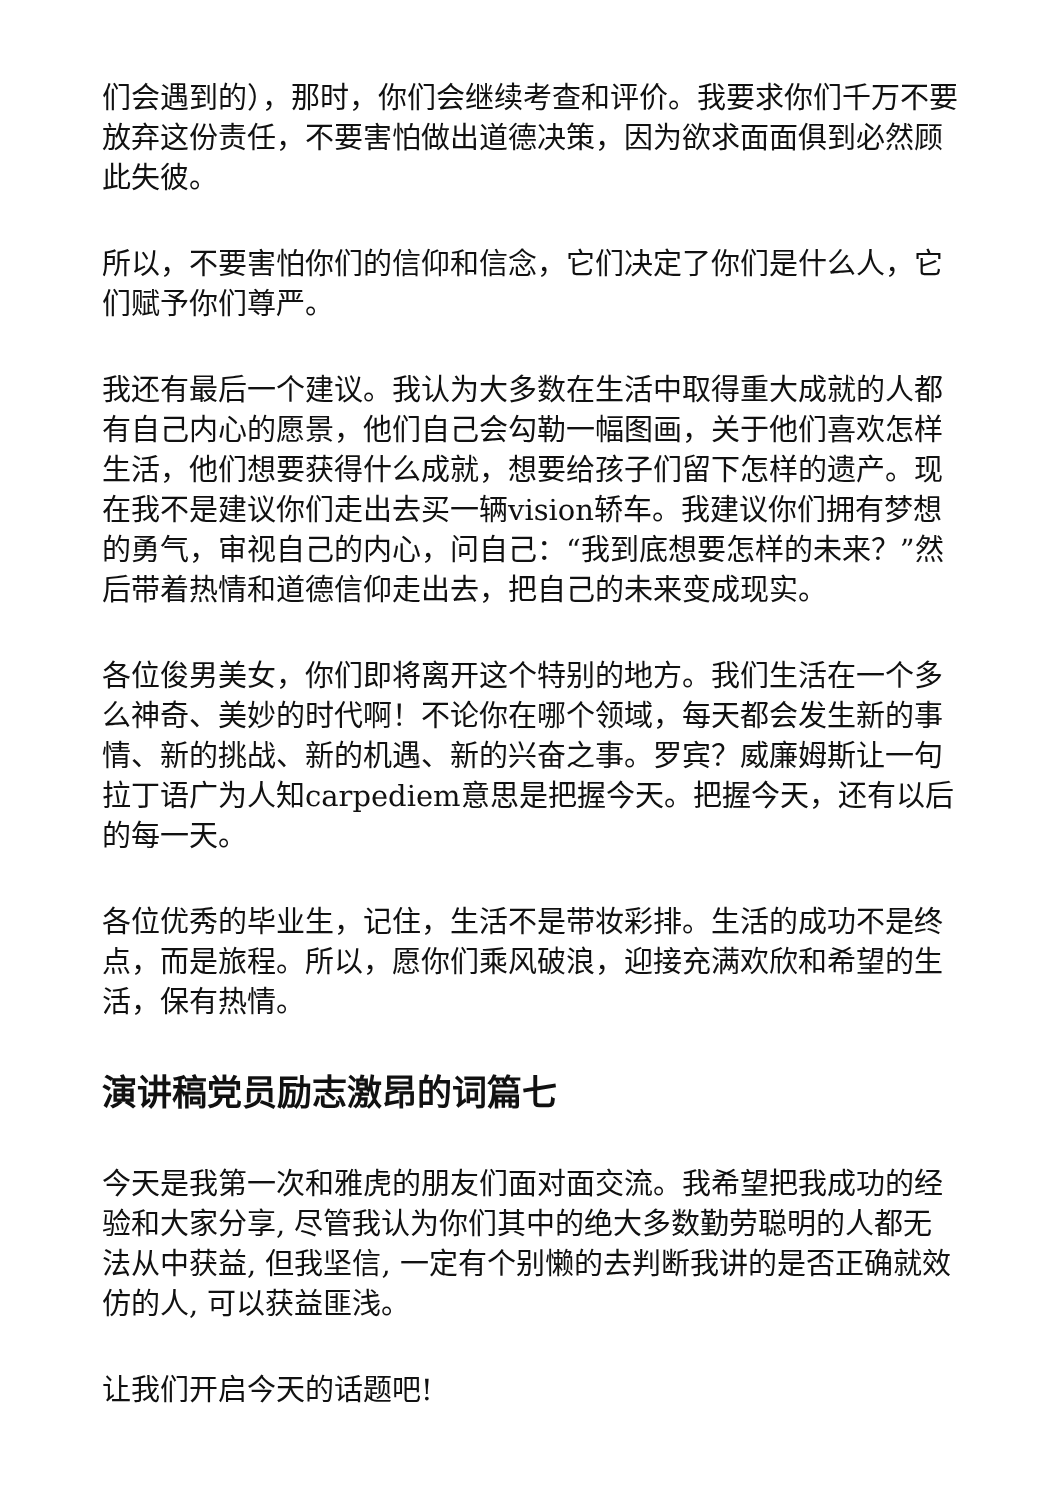们会遇到的），那时，你们会继续考查和评价。我要求你们千万不要放弃这份责任，不要害怕做出道德决策，因为欲求面面俱到必然顾此失彼。
所以，不要害怕你们的信仰和信念，它们决定了你们是什么人，它们赋予你们尊严。
我还有最后一个建议。我认为大多数在生活中取得重大成就的人都有自己内心的愿景，他们自己会勾勒一幅图画，关于他们喜欢怎样生活，他们想要获得什么成就，想要给孩子们留下怎样的遗产。现在我不是建议你们走出去买一辆vision轿车。我建议你们拥有梦想的勇气，审视自己的内心，问自己：“我到底想要怎样的未来？”然后带着热情和道德信仰走出去，把自己的未来变成现实。
各位俊男美女，你们即将离开这个特别的地方。我们生活在一个多么神奇、美妙的时代啊！不论你在哪个领域，每天都会发生新的事情、新的挑战、新的机遇、新的兴奋之事。罗宾？威廉姆斯让一句拉丁语广为人知carpediem意思是把握今天。把握今天，还有以后的每一天。
各位优秀的毕业生，记住，生活不是带妆彩排。生活的成功不是终点，而是旅程。所以，愿你们乘风破浪，迎接充满欢欣和希望的生活，保有热情。
演讲稿党员励志激昂的词篇七
今天是我第一次和雅虎的朋友们面对面交流。我希望把我成功的经验和大家分享, 尽管我认为你们其中的绝大多数勤劳聪明的人都无法从中获益, 但我坚信, 一定有个别懒的去判断我讲的是否正确就效仿的人, 可以获益匪浅。
让我们开启今天的话题吧!